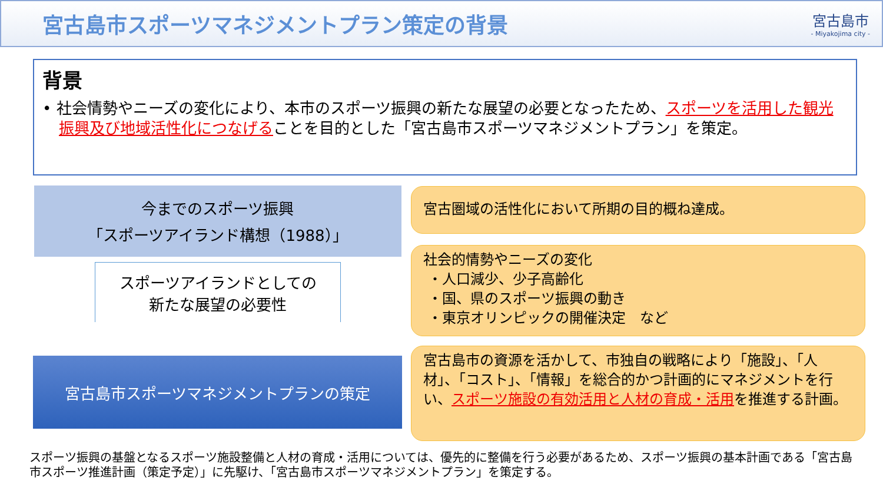宮古島市スポーツマネジメントプラン策定の背景
宮古島市
- Miyakojima city -
背景
• 社会情勢やニーズの変化により、本市のスポーツ振興の新たな展望の必要となったため、スポーツを活用した観光振興及び地域活性化につなげることを目的とした「宮古島市スポーツマネジメントプラン」を策定。
今までのスポーツ振興
「スポーツアイランド構想（1988）」
スポーツアイランドとしての
新たな展望の必要性
宮古島市スポーツマネジメントプランの策定
宮古圏域の活性化において所期の目的概ね達成。
社会的情勢やニーズの変化
・人口減少、少子高齢化
・国、県のスポーツ振興の動き
・東京オリンピックの開催決定　など
宮古島市の資源を活かして、市独自の戦略により「施設」、「人材」、「コスト」、「情報」を総合的かつ計画的にマネジメントを行い、スポーツ施設の有効活用と人材の育成・活用を推進する計画。
スポーツ振興の基盤となるスポーツ施設整備と人材の育成・活用については、優先的に整備を行う必要があるため、スポーツ振興の基本計画である「宮古島市スポーツ推進計画（策定予定）」に先駆け、「宮古島市スポーツマネジメントプラン」を策定する。